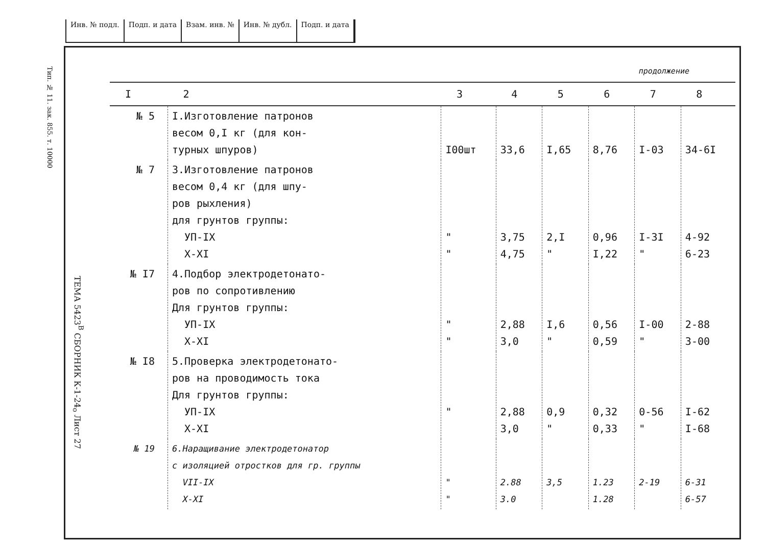Инв. № подл. Подп. и дата Взам. инв. № Инв. № дубл. Подп. и дата
Тип. № 11. зак. 855. т. 10000
ТЕМА 5423<sup>В</sup> СБОРНИК К-1-24<sub>о</sub> Лист 27
продолжение
| I | 2 | 3 | 4 | 5 | 6 | 7 | 8 |
| --- | --- | --- | --- | --- | --- | --- | --- |
| № 5 | I.Изготовление патронов весом 0,I кг (для кон- турных шпуров) | I00шт | 33,6 | I,65 | 8,76 | I-03 | 34-6I |
| № 7 | 3.Изготовление патронов весом 0,4 кг (для шпу- ров рыхления) для грунтов группы: УП-IX X-XI | " " | 3,75 4,75 | 2,I " | 0,96 I,22 | I-3I " | 4-92 6-23 |
| № I7 | 4.Подбор электродетонато- ров по сопротивлению Для грунтов группы: УП-IX X-XI | " " | 2,88 3,0 | I,6 " | 0,56 0,59 | I-00 " | 2-88 3-00 |
| № I8 | 5.Проверка электродетонато- ров на проводимость тока Для грунтов группы: УП-IX X-XI | " | 2,88 3,0 | 0,9 " | 0,32 0,33 | 0-56 " | I-62 I-68 |
| № 19 | 6.Наращивание электродетонатор с изоляцией отростков для гр. группы VII-IX X-XI | " " | 2.88 3.0 | 3,5 | 1.23 1.28 | 2-19 | 6-31 6-57 |